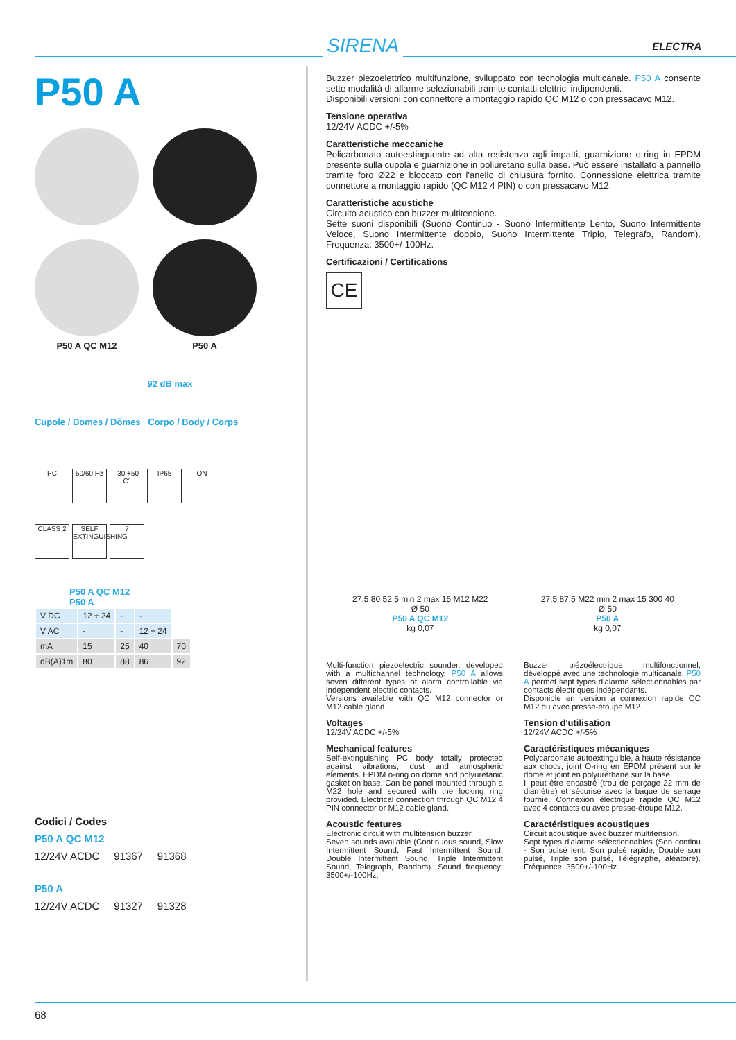SIRENA ELECTRA
P50 A
P50 A QC M12 P50 A
92 dB max
Cupole / Domes / Dômes Corpo / Body / Corps
PC 50/60 Hz -30 +50 C° IP65 ON
CLASS 2 SELF EXTINGUISHING 7
P50 A QC M12
P50 A
| V DC | 12 ÷ 24 | - | - | |
| V AC | - | - | 12 ÷ 24 | |
| mA | 15 | 25 | 40 | 70 |
| dB(A)1m | 80 | 88 | 86 | 92 |
Codici / Codes
P50 A QC M12
12/24V ACDC 91367 91368
P50 A
12/24V ACDC 91327 91328
Buzzer piezoelettrico multifunzione, sviluppato con tecnologia multicanale. P50 A consente sette modalità di allarme selezionabili tramite contatti elettrici indipendenti.
Disponibili versioni con connettore a montaggio rapido QC M12 o con pressacavo M12.
Tensione operativa
12/24V ACDC +/-5%
Caratteristiche meccaniche
Policarbonato autoestinguente ad alta resistenza agli impatti, guarnizione o-ring in EPDM presente sulla cupola e guarnizione in poliuretano sulla base. Può essere installato a pannello tramite foro Ø22 e bloccato con l'anello di chiusura fornito. Connessione elettrica tramite connettore a montaggio rapido (QC M12 4 PIN) o con pressacavo M12.
Caratteristiche acustiche
Circuito acustico con buzzer multitensione.
Sette suoni disponibili (Suono Continuo - Suono Intermittente Lento, Suono Intermittente Veloce, Suono Intermittente doppio, Suono Intermittente Triplo, Telegrafo, Random). Frequenza: 3500+/-100Hz.
Certificazioni / Certifications
CE
27,5 80 52,5 min 2 max 15 M12 M22
Ø 50
P50 A QC M12
kg 0,07
27,5 87,5 M22 min 2 max 15 300 40
Ø 50
P50 A
kg 0,07
Multi-function piezoelectric sounder, developed with a multichannel technology. P50 A allows seven different types of alarm controllable via independent electric contacts.
Versions available with QC M12 connector or M12 cable gland.
Voltages
12/24V ACDC +/-5%
Mechanical features
Self-extinguishing PC body totally protected against vibrations, dust and atmospheric elements. EPDM o-ring on dome and polyuretanic gasket on base. Can be panel mounted through a M22 hole and secured with the locking ring provided. Electrical connection through QC M12 4 PIN connector or M12 cable gland.
Acoustic features
Electronic circuit with multitension buzzer.
Seven sounds available (Continuous sound, Slow Intermittent Sound, Fast Intermittent Sound, Double Intermittent Sound, Triple Intermittent Sound, Telegraph, Random). Sound frequency: 3500+/-100Hz.
Buzzer piézoélectrique multifonctionnel, développé avec une technologie multicanale. P50 A permet sept types d'alarme sélectionnables par contacts électriques indépendants.
Disponible en version à connexion rapide QC M12 ou avec presse-étoupe M12.
Tension d'utilisation
12/24V ACDC +/-5%
Caractéristiques mécaniques
Polycarbonate autoextinguible, à haute résistance aux chocs, joint O-ring en EPDM présent sur le dôme et joint en polyuréthane sur la base.
Il peut être encastré (trou de perçage 22 mm de diamètre) et sécurisé avec la bague de serrage fournie. Connexion électrique rapide QC M12 avec 4 contacts ou avec presse-étoupe M12.
Caractéristiques acoustiques
Circuit acoustique avec buzzer multitension.
Sept types d'alarme sélectionnables (Son continu - Son pulsé lent, Son pulsé rapide, Double son pulsé, Triple son pulsé, Télégraphe, aléatoire). Fréquence: 3500+/-100Hz.
68